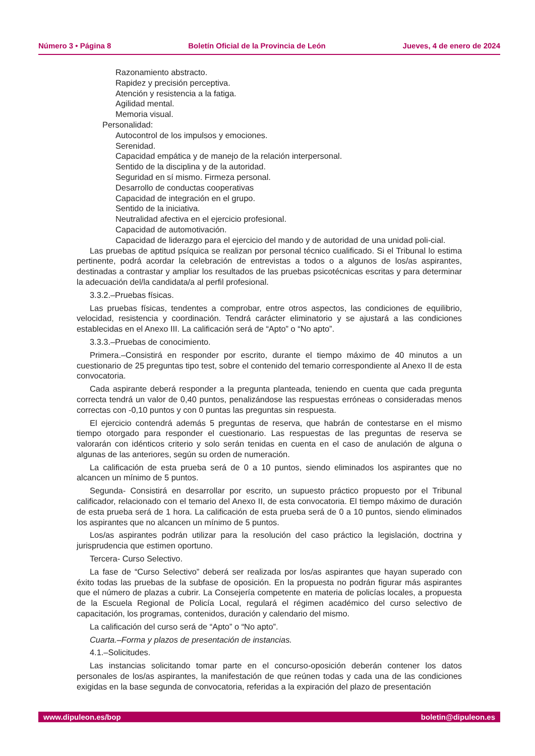Número 3 • Página 8 Boletín Oficial de la Provincia de León Jueves, 4 de enero de 2024
Razonamiento abstracto.
Rapidez y precisión perceptiva.
Atención y resistencia a la fatiga.
Agilidad mental.
Memoria visual.
Personalidad:
Autocontrol de los impulsos y emociones.
Serenidad.
Capacidad empática y de manejo de la relación interpersonal.
Sentido de la disciplina y de la autoridad.
Seguridad en sí mismo. Firmeza personal.
Desarrollo de conductas cooperativas
Capacidad de integración en el grupo.
Sentido de la iniciativa.
Neutralidad afectiva en el ejercicio profesional.
Capacidad de automotivación.
Capacidad de liderazgo para el ejercicio del mando y de autoridad de una unidad poli-cial.
Las pruebas de aptitud psíquica se realizan por personal técnico cualificado. Si el Tribunal lo estima pertinente, podrá acordar la celebración de entrevistas a todos o a algunos de los/as aspirantes, destinadas a contrastar y ampliar los resultados de las pruebas psicotécnicas escritas y para determinar la adecuación del/la candidata/a al perfil profesional.
3.3.2.–Pruebas físicas.
Las pruebas físicas, tendentes a comprobar, entre otros aspectos, las condiciones de equilibrio, velocidad, resistencia y coordinación. Tendrá carácter eliminatorio y se ajustará a las condiciones establecidas en el Anexo III. La calificación será de “Apto” o “No apto”.
3.3.3.–Pruebas de conocimiento.
Primera.–Consistirá en responder por escrito, durante el tiempo máximo de 40 minutos a un cuestionario de 25 preguntas tipo test, sobre el contenido del temario correspondiente al Anexo II de esta convocatoria.
Cada aspirante deberá responder a la pregunta planteada, teniendo en cuenta que cada pregunta correcta tendrá un valor de 0,40 puntos, penalizándose las respuestas erróneas o consideradas menos correctas con -0,10 puntos y con 0 puntas las preguntas sin respuesta.
El ejercicio contendrá además 5 preguntas de reserva, que habrán de contestarse en el mismo tiempo otorgado para responder el cuestionario. Las respuestas de las preguntas de reserva se valorarán con idénticos criterio y solo serán tenidas en cuenta en el caso de anulación de alguna o algunas de las anteriores, según su orden de numeración.
La calificación de esta prueba será de 0 a 10 puntos, siendo eliminados los aspirantes que no alcancen un mínimo de 5 puntos.
Segunda- Consistirá en desarrollar por escrito, un supuesto práctico propuesto por el Tribunal calificador, relacionado con el temario del Anexo II, de esta convocatoria. El tiempo máximo de duración de esta prueba será de 1 hora. La calificación de esta prueba será de 0 a 10 puntos, siendo eliminados los aspirantes que no alcancen un mínimo de 5 puntos.
Los/as aspirantes podrán utilizar para la resolución del caso práctico la legislación, doctrina y jurisprudencia que estimen oportuno.
Tercera- Curso Selectivo.
La fase de “Curso Selectivo” deberá ser realizada por los/as aspirantes que hayan superado con éxito todas las pruebas de la subfase de oposición. En la propuesta no podrán figurar más aspirantes que el número de plazas a cubrir. La Consejería competente en materia de policías locales, a propuesta de la Escuela Regional de Policía Local, regulará el régimen académico del curso selectivo de capacitación, los programas, contenidos, duración y calendario del mismo.
La calificación del curso será de “Apto” o “No apto”.
Cuarta.–Forma y plazos de presentación de instancias.
4.1.–Solicitudes.
Las instancias solicitando tomar parte en el concurso-oposición deberán contener los datos personales de los/as aspirantes, la manifestación de que reúnen todas y cada una de las condiciones exigidas en la base segunda de convocatoria, referidas a la expiración del plazo de presentación
www.dipuleon.es/bop boletin@dipuleon.es